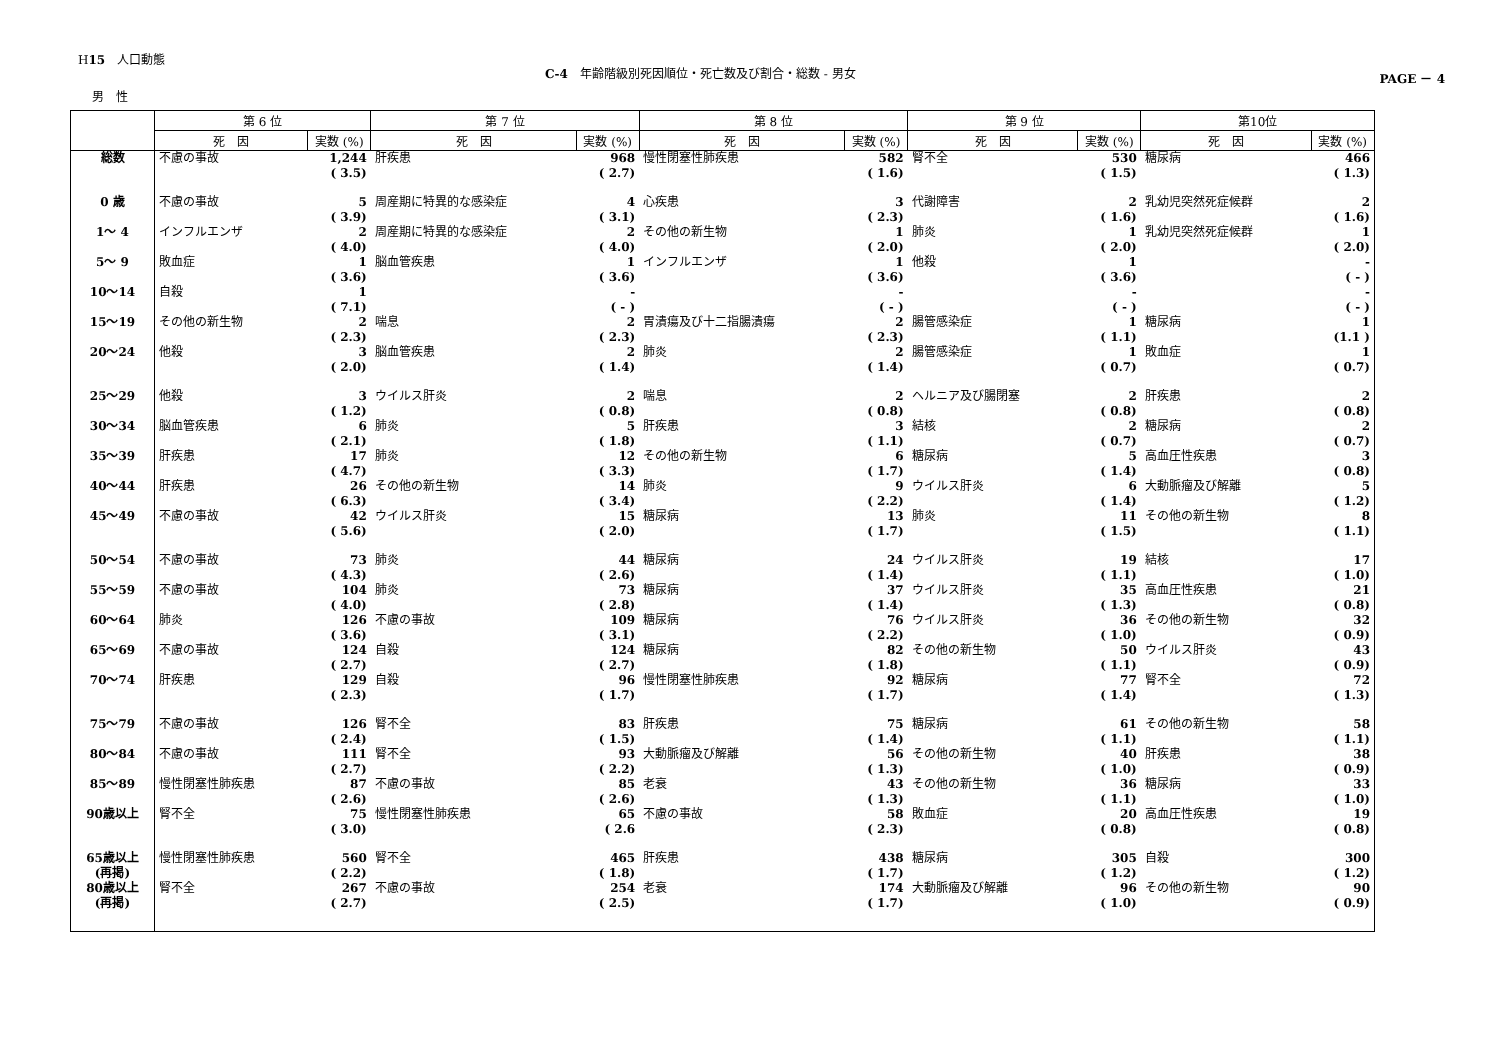H15　人口動態
C-4　年齢階級別死因順位・死亡数及び割合・総数 - 男女
PAGE － 4
男　性
| | 第 6 位 | | 第 7 位 | | 第 8 位 | | 第 9 位 | | 第10位 | |
| --- | --- | --- | --- | --- | --- | --- | --- | --- | --- | --- |
| | 死 因 | 実数 (%) | 死 因 | 実数 (%) | 死 因 | 実数 (%) | 死 因 | 実数 (%) | 死 因 | 実数 (%) |
| 総数 | 不慮の事故 | 1,244 ( 3.5) | 肝疾患 | 968 ( 2.7) | 慢性閉塞性肺疾患 | 582 ( 1.6) | 腎不全 | 530 ( 1.5) | 糖尿病 | 466 ( 1.3) |
| 0 歳 | 不慮の事故 | 5 ( 3.9) | 周産期に特異的な感染症 | 4 ( 3.1) | 心疾患 | 3 ( 2.3) | 代謝障害 | 2 ( 1.6) | 乳幼児突然死症候群 | 2 ( 1.6) |
| 1～ 4 | インフルエンザ | 2 ( 4.0) | 周産期に特異的な感染症 | 2 ( 4.0) | その他の新生物 | 1 ( 2.0) | 肺炎 | 1 ( 2.0) | 乳幼児突然死症候群 | 1 ( 2.0) |
| 5～ 9 | 敗血症 | 1 ( 3.6) | 脳血管疾患 | 1 ( 3.6) | インフルエンザ | 1 ( 3.6) | 他殺 | 1 ( 3.6) | | - ( - ) |
| 10～14 | 自殺 | 1 ( 7.1) | | - ( - ) | | - ( - ) | | - ( - ) | | - ( - ) |
| 15～19 | その他の新生物 | 2 ( 2.3) | 喘息 | 2 ( 2.3) | 胃潰瘍及び十二指腸潰瘍 | 2 ( 2.3) | 腸管感染症 | 1 ( 1.1) | 糖尿病 | 1 (1.1 ) |
| 20～24 | 他殺 | 3 ( 2.0) | 脳血管疾患 | 2 ( 1.4) | 肺炎 | 2 ( 1.4) | 腸管感染症 | 1 ( 0.7) | 敗血症 | 1 ( 0.7) |
| 25～29 | 他殺 | 3 ( 1.2) | ウイルス肝炎 | 2 ( 0.8) | 喘息 | 2 ( 0.8) | ヘルニア及び腸閉塞 | 2 ( 0.8) | 肝疾患 | 2 ( 0.8) |
| 30～34 | 脳血管疾患 | 6 ( 2.1) | 肺炎 | 5 ( 1.8) | 肝疾患 | 3 ( 1.1) | 結核 | 2 ( 0.7) | 糖尿病 | 2 ( 0.7) |
| 35～39 | 肝疾患 | 17 ( 4.7) | 肺炎 | 12 ( 3.3) | その他の新生物 | 6 ( 1.7) | 糖尿病 | 5 ( 1.4) | 高血圧性疾患 | 3 ( 0.8) |
| 40～44 | 肝疾患 | 26 ( 6.3) | その他の新生物 | 14 ( 3.4) | 肺炎 | 9 ( 2.2) | ウイルス肝炎 | 6 ( 1.4) | 大動脈瘤及び解離 | 5 ( 1.2) |
| 45～49 | 不慮の事故 | 42 ( 5.6) | ウイルス肝炎 | 15 ( 2.0) | 糖尿病 | 13 ( 1.7) | 肺炎 | 11 ( 1.5) | その他の新生物 | 8 ( 1.1) |
| 50～54 | 不慮の事故 | 73 ( 4.3) | 肺炎 | 44 ( 2.6) | 糖尿病 | 24 ( 1.4) | ウイルス肝炎 | 19 ( 1.1) | 結核 | 17 ( 1.0) |
| 55～59 | 不慮の事故 | 104 ( 4.0) | 肺炎 | 73 ( 2.8) | 糖尿病 | 37 ( 1.4) | ウイルス肝炎 | 35 ( 1.3) | 高血圧性疾患 | 21 ( 0.8) |
| 60～64 | 肺炎 | 126 ( 3.6) | 不慮の事故 | 109 ( 3.1) | 糖尿病 | 76 ( 2.2) | ウイルス肝炎 | 36 ( 1.0) | その他の新生物 | 32 ( 0.9) |
| 65～69 | 不慮の事故 | 124 ( 2.7) | 自殺 | 124 ( 2.7) | 糖尿病 | 82 ( 1.8) | その他の新生物 | 50 ( 1.1) | ウイルス肝炎 | 43 ( 0.9) |
| 70～74 | 肝疾患 | 129 ( 2.3) | 自殺 | 96 ( 1.7) | 慢性閉塞性肺疾患 | 92 ( 1.7) | 糖尿病 | 77 ( 1.4) | 腎不全 | 72 ( 1.3) |
| 75～79 | 不慮の事故 | 126 ( 2.4) | 腎不全 | 83 ( 1.5) | 肝疾患 | 75 ( 1.4) | 糖尿病 | 61 ( 1.1) | その他の新生物 | 58 ( 1.1) |
| 80～84 | 不慮の事故 | 111 ( 2.7) | 腎不全 | 93 ( 2.2) | 大動脈瘤及び解離 | 56 ( 1.3) | その他の新生物 | 40 ( 1.0) | 肝疾患 | 38 ( 0.9) |
| 85～89 | 慢性閉塞性肺疾患 | 87 ( 2.6) | 不慮の事故 | 85 ( 2.6) | 老衰 | 43 ( 1.3) | その他の新生物 | 36 ( 1.1) | 糖尿病 | 33 ( 1.0) |
| 90歳以上 | 腎不全 | 75 ( 3.0) | 慢性閉塞性肺疾患 | 65 ( 2.6 | 不慮の事故 | 58 ( 2.3) | 敗血症 | 20 ( 0.8) | 高血圧性疾患 | 19 ( 0.8) |
| 65歳以上 (再掲) | 慢性閉塞性肺疾患 | 560 ( 2.2) | 腎不全 | 465 ( 1.8) | 肝疾患 | 438 ( 1.7) | 糖尿病 | 305 ( 1.2) | 自殺 | 300 ( 1.2) |
| 80歳以上 (再掲) | 腎不全 | 267 ( 2.7) | 不慮の事故 | 254 ( 2.5) | 老衰 | 174 ( 1.7) | 大動脈瘤及び解離 | 96 ( 1.0) | その他の新生物 | 90 ( 0.9) |